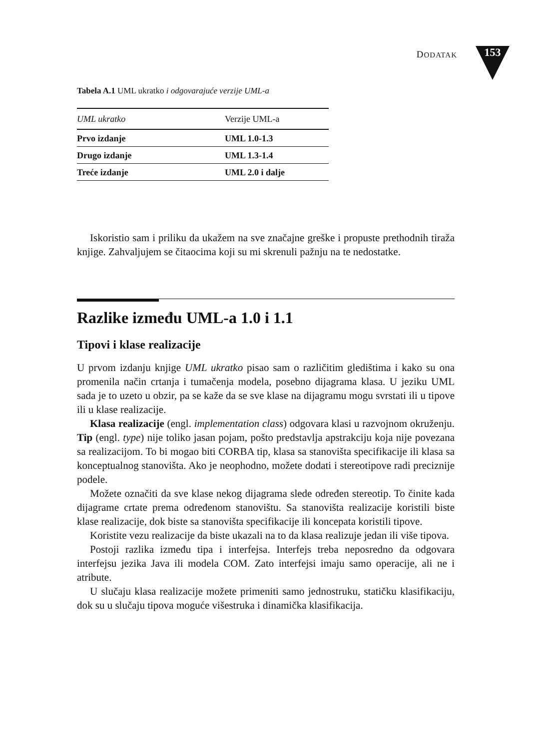DODATAK 153
Tabela A.1 UML ukratko i odgovarajuće verzije UML-a
| UML ukratko | Verzije UML-a |
| --- | --- |
| Prvo izdanje | UML 1.0-1.3 |
| Drugo izdanje | UML 1.3-1.4 |
| Treće izdanje | UML 2.0 i dalje |
Iskoristio sam i priliku da ukažem na sve značajne greške i propuste prethodnih tiraža knjige. Zahvaljujem se čitaocima koji su mi skrenuli pažnju na te nedostatke.
Razlike između UML-a 1.0 i 1.1
Tipovi i klase realizacije
U prvom izdanju knjige UML ukratko pisao sam o različitim gledištima i kako su ona promenila način crtanja i tumačenja modela, posebno dijagrama klasa. U jeziku UML sada je to uzeto u obzir, pa se kaže da se sve klase na dijagramu mogu svrstati ili u tipove ili u klase realizacije.
Klasa realizacije (engl. implementation class) odgovara klasi u razvojnom okruženju. Tip (engl. type) nije toliko jasan pojam, pošto predstavlja apstrakciju koja nije povezana sa realizacijom. To bi mogao biti CORBA tip, klasa sa stanovišta specifikacije ili klasa sa konceptualnog stanovišta. Ako je neophodno, možete dodati i stereotipove radi preciznije podele.
Možete označiti da sve klase nekog dijagrama slede određen stereotip. To činite kada dijagrame crtate prema određenom stanovištu. Sa stanovišta realizacije koristili biste klase realizacije, dok biste sa stanovišta specifikacije ili koncepata koristili tipove.
Koristite vezu realizacije da biste ukazali na to da klasa realizuje jedan ili više tipova.
Postoji razlika između tipa i interfejsa. Interfejs treba neposredno da odgovara interfejsu jezika Java ili modela COM. Zato interfejsi imaju samo operacije, ali ne i atribute.
U slučaju klasa realizacije možete primeniti samo jednostruku, statičku klasifikaciju, dok su u slučaju tipova moguće višestruka i dinamička klasifikacija.